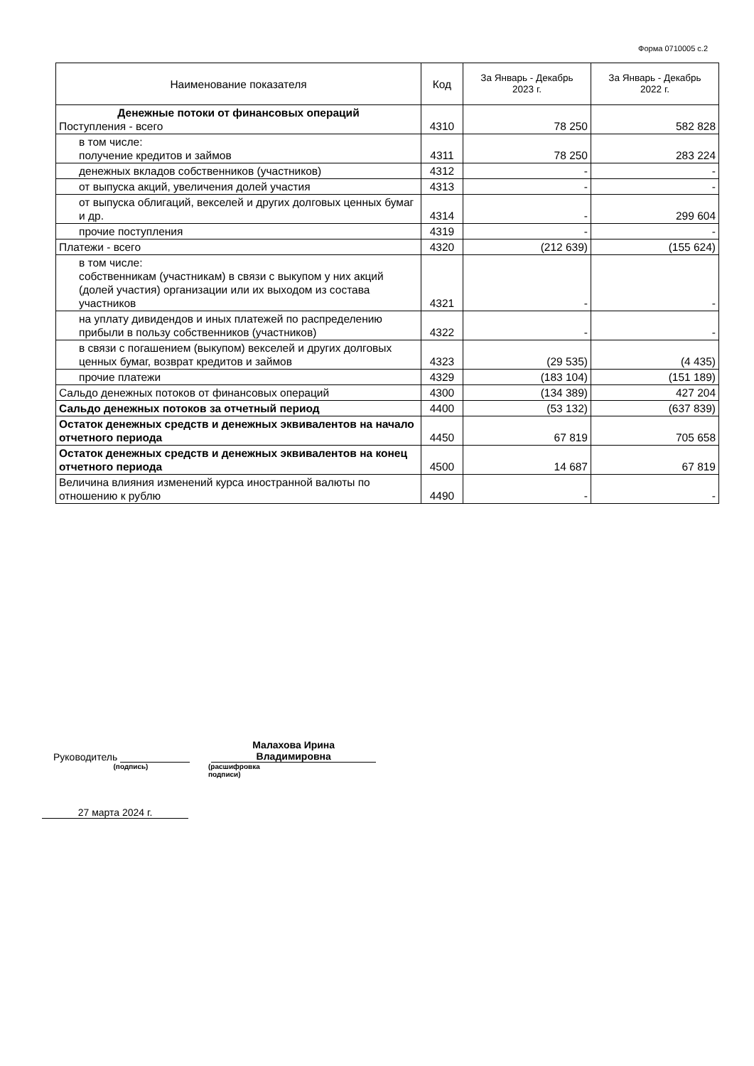Форма 0710005 с.2
| Наименование показателя | Код | За Январь - Декабрь 2023 г. | За Январь - Декабрь 2022 г. |
| --- | --- | --- | --- |
| Денежные потоки от финансовых операций Поступления - всего | 4310 | 78 250 | 582 828 |
| в том числе: получение кредитов и займов | 4311 | 78 250 | 283 224 |
| денежных вкладов собственников (участников) | 4312 | - | - |
| от выпуска акций, увеличения долей участия | 4313 | - | - |
| от выпуска облигаций, векселей и других долговых ценных бумаг и др. | 4314 | - | 299 604 |
| прочие поступления | 4319 | - | - |
| Платежи - всего | 4320 | (212 639) | (155 624) |
| в том числе: собственникам (участникам) в связи с выкупом у них акций (долей участия) организации или их выходом из состава участников | 4321 | - | - |
| на уплату дивидендов и иных платежей по распределению прибыли в пользу собственников (участников) | 4322 | - | - |
| в связи с погашением (выкупом) векселей и других долговых ценных бумаг, возврат кредитов и займов | 4323 | (29 535) | (4 435) |
| прочие платежи | 4329 | (183 104) | (151 189) |
| Сальдо денежных потоков от финансовых операций | 4300 | (134 389) | 427 204 |
| Сальдо денежных потоков за отчетный период | 4400 | (53 132) | (637 839) |
| Остаток денежных средств и денежных эквивалентов на начало отчетного периода | 4450 | 67 819 | 705 658 |
| Остаток денежных средств и денежных эквивалентов на конец отчетного периода | 4500 | 14 687 | 67 819 |
| Величина влияния изменений курса иностранной валюты по отношению к рублю | 4490 | - | - |
Руководитель Малахова Ирина
Владимировна
(подпись) (расшифровка подписи)
27 марта 2024 г.